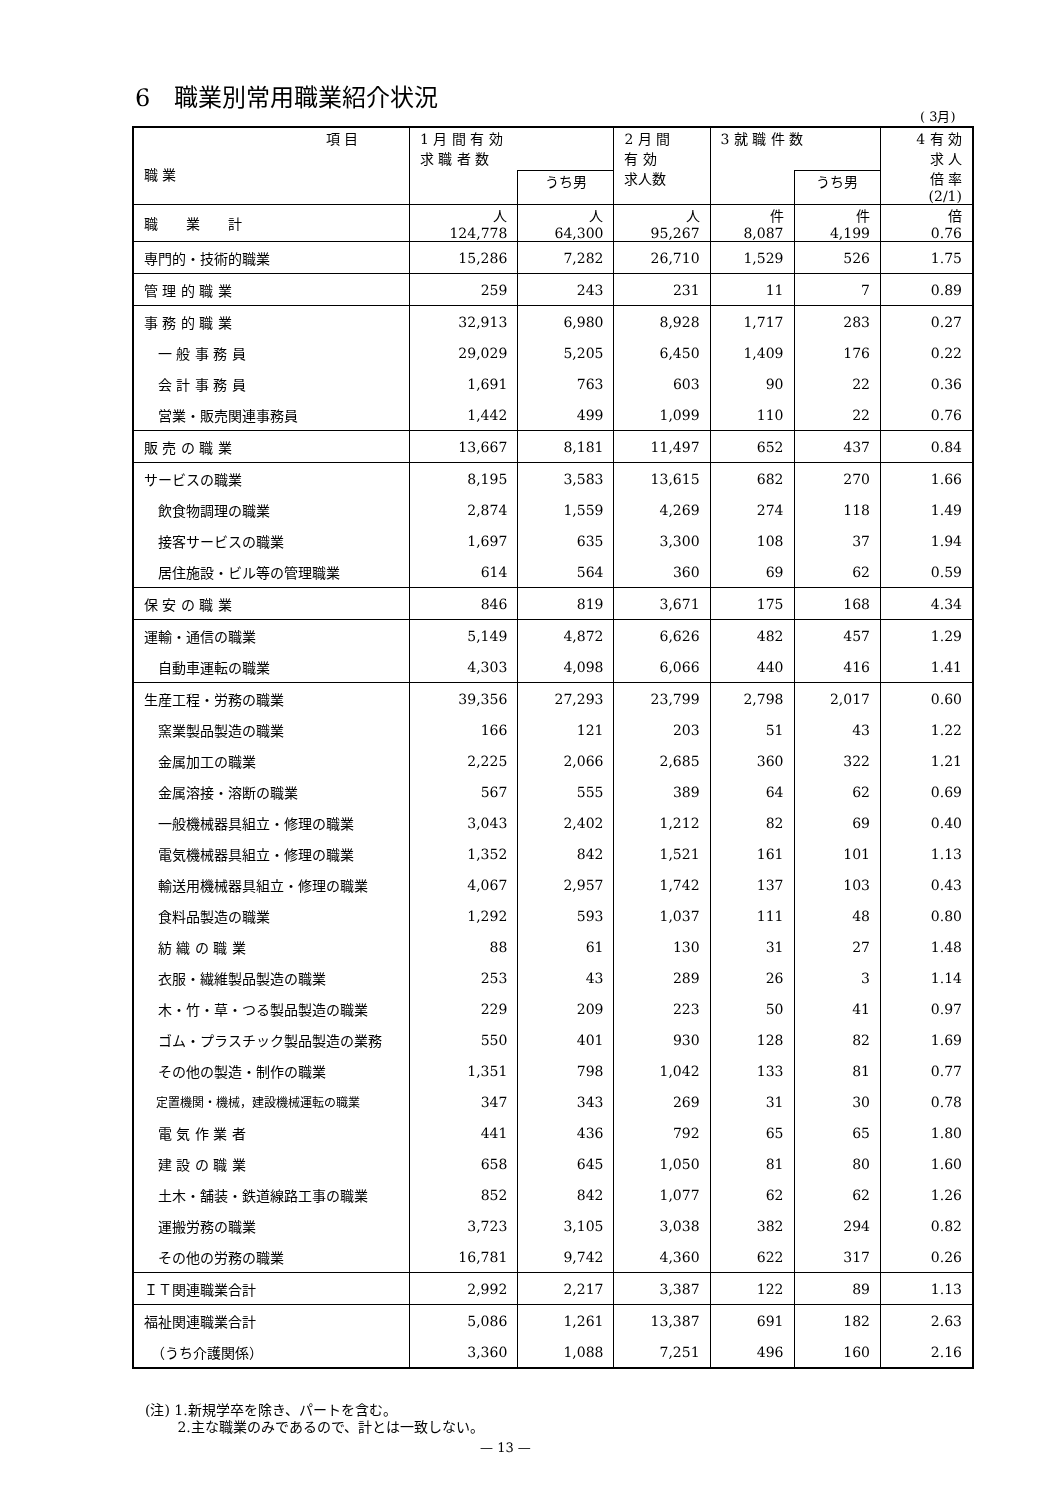6　職業別常用職業紹介状況
( 3月)
| 項 目 職 業 | 1 月 間 有 効 求 職 者 数 | | 2 月 間 有 効 求人数 | 3 就 職 件 数 | | 4 有 効 求 人 倍 率 (2/1) |
| --- | --- | --- | --- | --- | --- | --- |
| | | うち男 | | | うち男 | |
| 職 業 計 | 人 124,778 | 人 64,300 | 人 95,267 | 件 8,087 | 件 4,199 | 倍 0.76 |
| 専門的・技術的職業 | 15,286 | 7,282 | 26,710 | 1,529 | 526 | 1.75 |
| 管 理 的 職 業 | 259 | 243 | 231 | 11 | 7 | 0.89 |
| 事 務 的 職 業 | 32,913 | 6,980 | 8,928 | 1,717 | 283 | 0.27 |
| 一 般 事 務 員 | 29,029 | 5,205 | 6,450 | 1,409 | 176 | 0.22 |
| 会 計 事 務 員 | 1,691 | 763 | 603 | 90 | 22 | 0.36 |
| 営業・販売関連事務員 | 1,442 | 499 | 1,099 | 110 | 22 | 0.76 |
| 販 売 の 職 業 | 13,667 | 8,181 | 11,497 | 652 | 437 | 0.84 |
| サービスの職業 | 8,195 | 3,583 | 13,615 | 682 | 270 | 1.66 |
| 飲食物調理の職業 | 2,874 | 1,559 | 4,269 | 274 | 118 | 1.49 |
| 接客サービスの職業 | 1,697 | 635 | 3,300 | 108 | 37 | 1.94 |
| 居住施設・ビル等の管理職業 | 614 | 564 | 360 | 69 | 62 | 0.59 |
| 保 安 の 職 業 | 846 | 819 | 3,671 | 175 | 168 | 4.34 |
| 運輸・通信の職業 | 5,149 | 4,872 | 6,626 | 482 | 457 | 1.29 |
| 自動車運転の職業 | 4,303 | 4,098 | 6,066 | 440 | 416 | 1.41 |
| 生産工程・労務の職業 | 39,356 | 27,293 | 23,799 | 2,798 | 2,017 | 0.60 |
| 窯業製品製造の職業 | 166 | 121 | 203 | 51 | 43 | 1.22 |
| 金属加工の職業 | 2,225 | 2,066 | 2,685 | 360 | 322 | 1.21 |
| 金属溶接・溶断の職業 | 567 | 555 | 389 | 64 | 62 | 0.69 |
| 一般機械器具組立・修理の職業 | 3,043 | 2,402 | 1,212 | 82 | 69 | 0.40 |
| 電気機械器具組立・修理の職業 | 1,352 | 842 | 1,521 | 161 | 101 | 1.13 |
| 輸送用機械器具組立・修理の職業 | 4,067 | 2,957 | 1,742 | 137 | 103 | 0.43 |
| 食料品製造の職業 | 1,292 | 593 | 1,037 | 111 | 48 | 0.80 |
| 紡 織 の 職 業 | 88 | 61 | 130 | 31 | 27 | 1.48 |
| 衣服・繊維製品製造の職業 | 253 | 43 | 289 | 26 | 3 | 1.14 |
| 木・竹・草・つる製品製造の職業 | 229 | 209 | 223 | 50 | 41 | 0.97 |
| ゴム・プラスチック製品製造の業務 | 550 | 401 | 930 | 128 | 82 | 1.69 |
| その他の製造・制作の職業 | 1,351 | 798 | 1,042 | 133 | 81 | 0.77 |
| 定置機関・機械，建設機械運転の職業 | 347 | 343 | 269 | 31 | 30 | 0.78 |
| 電 気 作 業 者 | 441 | 436 | 792 | 65 | 65 | 1.80 |
| 建 設 の 職 業 | 658 | 645 | 1,050 | 81 | 80 | 1.60 |
| 土木・舗装・鉄道線路工事の職業 | 852 | 842 | 1,077 | 62 | 62 | 1.26 |
| 運搬労務の職業 | 3,723 | 3,105 | 3,038 | 382 | 294 | 0.82 |
| その他の労務の職業 | 16,781 | 9,742 | 4,360 | 622 | 317 | 0.26 |
| ＩＴ関連職業合計 | 2,992 | 2,217 | 3,387 | 122 | 89 | 1.13 |
| 福祉関連職業合計 | 5,086 | 1,261 | 13,387 | 691 | 182 | 2.63 |
| （うち介護関係） | 3,360 | 1,088 | 7,251 | 496 | 160 | 2.16 |
(注) 1.新規学卒を除き、パートを含む。
　　 2.主な職業のみであるので、計とは一致しない。
— 13 —